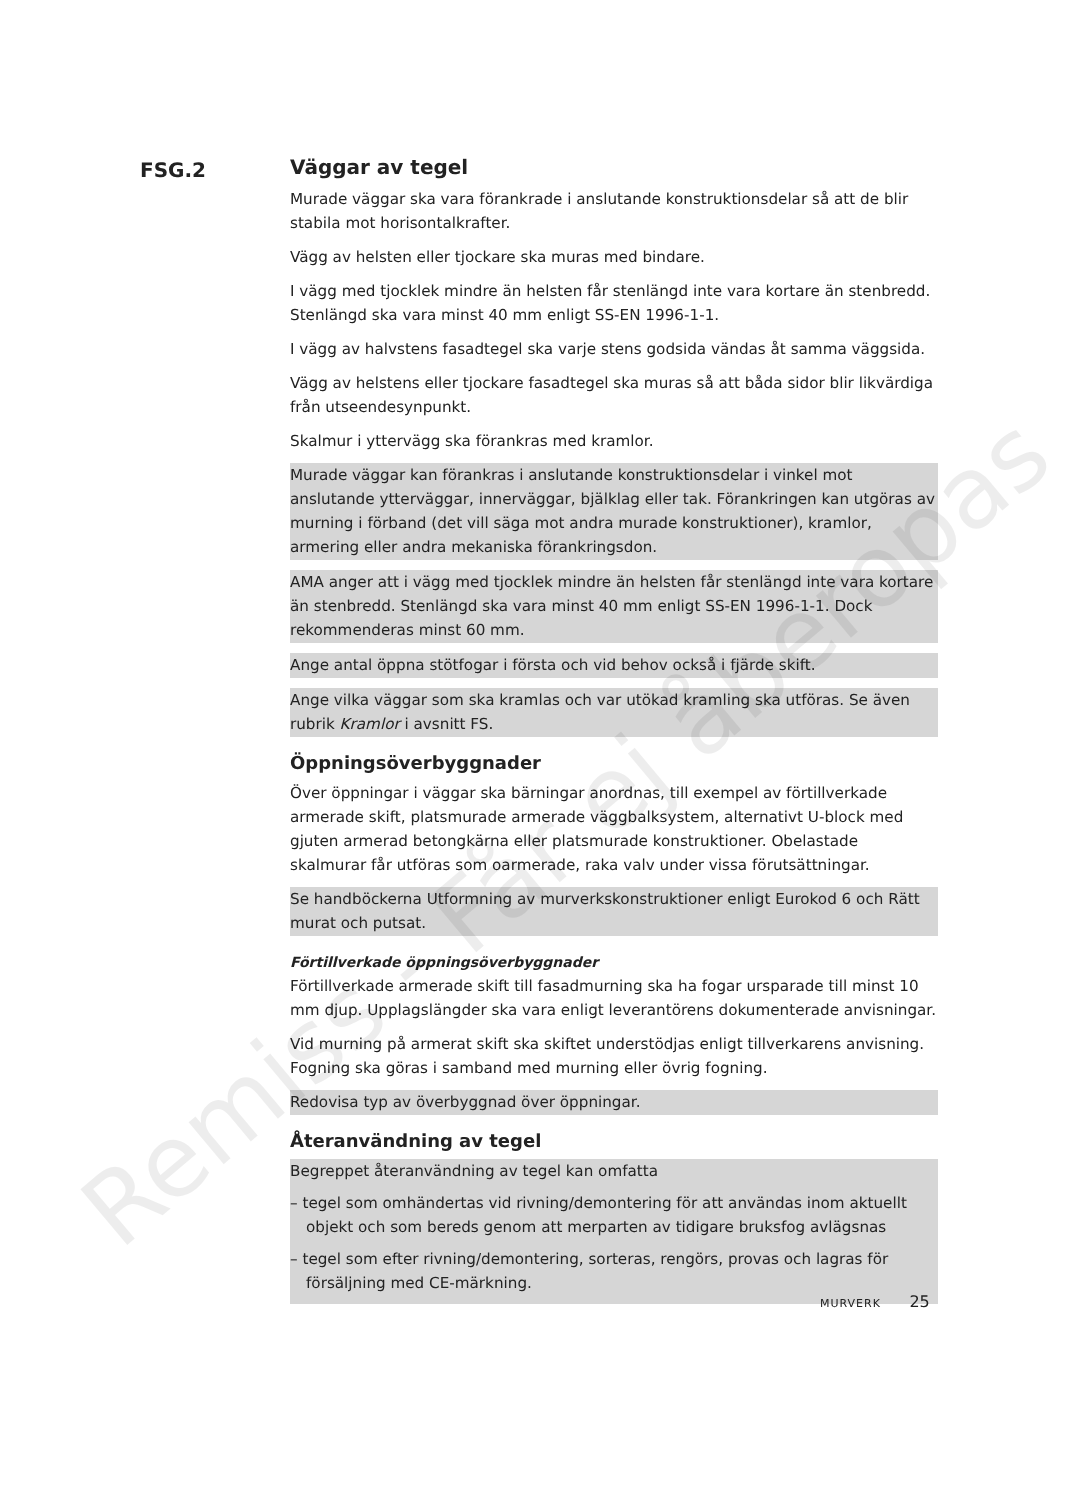FSG.2
Väggar av tegel
Murade väggar ska vara förankrade i anslutande konstruktionsdelar så att de blir stabila mot horisontalkrafter.
Vägg av helsten eller tjockare ska muras med bindare.
I vägg med tjocklek mindre än helsten får stenlängd inte vara kortare än stenbredd. Stenlängd ska vara minst 40 mm enligt SS-EN 1996-1-1.
I vägg av halvstens fasadtegel ska varje stens godsida vändas åt samma väggsida.
Vägg av helstens eller tjockare fasadtegel ska muras så att båda sidor blir likvärdiga från utseendesynpunkt.
Skalmur i yttervägg ska förankras med kramlor.
Murade väggar kan förankras i anslutande konstruktionsdelar i vinkel mot anslutande ytterväggar, innerväggar, bjälklag eller tak. Förankringen kan utgöras av murning i förband (det vill säga mot andra murade konstruktioner), kramlor, armering eller andra mekaniska förankringsdon.
AMA anger att i vägg med tjocklek mindre än helsten får stenlängd inte vara kortare än stenbredd. Stenlängd ska vara minst 40 mm enligt SS-EN 1996-1-1. Dock rekommenderas minst 60 mm.
Ange antal öppna stötfogar i första och vid behov också i fjärde skift.
Ange vilka väggar som ska kramlas och var utökad kramling ska utföras. Se även rubrik Kramlor i avsnitt FS.
Öppningsöverbyggnader
Över öppningar i väggar ska bärningar anordnas, till exempel av förtillverkade armerade skift, platsmurade armerade väggbalksystem, alternativt U-block med gjuten armerad betongkärna eller platsmurade konstruktioner. Obelastade skalmurar får utföras som oarmerade, raka valv under vissa förutsättningar.
Se handböckerna Utformning av murverkskonstruktioner enligt Eurokod 6 och Rätt murat och putsat.
Förtillverkade öppningsöverbyggnader
Förtillverkade armerade skift till fasadmurning ska ha fogar ursparade till minst 10 mm djup. Upplagslängder ska vara enligt leverantörens dokumenterade anvisningar.
Vid murning på armerat skift ska skiftet understödjas enligt tillverkarens anvisning. Fogning ska göras i samband med murning eller övrig fogning.
Redovisa typ av överbyggnad över öppningar.
Återanvändning av tegel
Begreppet återanvändning av tegel kan omfatta
– tegel som omhändertas vid rivning/demontering för att användas inom aktuellt objekt och som bereds genom att merparten av tidigare bruksfog avlägsnas
– tegel som efter rivning/demontering, sorteras, rengörs, provas och lagras för försäljning med CE-märkning.
MURVERK 25
Remiss - Får ej åberopas